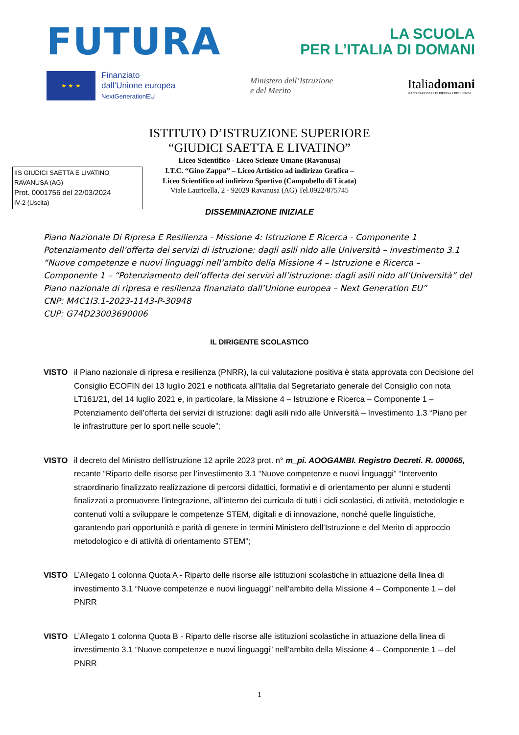FUTURA
LA SCUOLA
PER L’ITALIA DI DOMANI
★ ★ ★
Finanziato
dall’Unione europea
NextGenerationEU
Ministero dell’Istruzione
e del Merito
Italiadomani
PIANO NAZIONALE DI RIPRESA E RESILIENZA
ISTITUTO D’ISTRUZIONE SUPERIORE
“GIUDICI SAETTA E LIVATINO”
Liceo Scientifico - Liceo Scienze Umane (Ravanusa)
I.T.C. “Gino Zappa” – Liceo Artistico ad indirizzo Grafica –
Liceo Scientifico ad indirizzo Sportivo (Campobello di Licata)
Viale Lauricella, 2 - 92029 Ravanusa (AG) Tel.0922/875745
IIS GIUDICI SAETTA E LIVATINO
RAVANUSA (AG)
Prot. 0001756 del 22/03/2024
IV-2 (Uscita)
DISSEMINAZIONE INIZIALE
Piano Nazionale Di Ripresa E Resilienza - Missione 4: Istruzione E Ricerca - Componente 1 Potenziamento dell’offerta dei servizi di istruzione: dagli asili nido alle Università – investimento 3.1 “Nuove competenze e nuovi linguaggi nell’ambito della Missione 4 – Istruzione e Ricerca – Componente 1 – “Potenziamento dell’offerta dei servizi all’istruzione: dagli asili nido all’Università” del Piano nazionale di ripresa e resilienza finanziato dall’Unione europea – Next Generation EU”
CNP: M4C1I3.1-2023-1143-P-30948
CUP: G74D23003690006
IL DIRIGENTE SCOLASTICO
VISTO il Piano nazionale di ripresa e resilienza (PNRR), la cui valutazione positiva è stata approvata con Decisione del Consiglio ECOFIN del 13 luglio 2021 e notificata all’Italia dal Segretariato generale del Consiglio con nota LT161/21, del 14 luglio 2021 e, in particolare, la Missione 4 – Istruzione e Ricerca – Componente 1 – Potenziamento dell’offerta dei servizi di istruzione: dagli asili nido alle Università – Investimento 1.3 “Piano per le infrastrutture per lo sport nelle scuole”;
VISTO il decreto del Ministro dell’istruzione 12 aprile 2023 prot. n° m_pi. AOOGAMBI. Registro Decreti. R. 000065, recante “Riparto delle risorse per l’investimento 3.1 “Nuove competenze e nuovi linguaggi” “Intervento straordinario finalizzato realizzazione di percorsi didattici, formativi e di orientamento per alunni e studenti finalizzati a promuovere l’integrazione, all’interno dei curricula di tutti i cicli scolastici, di attività, metodologie e contenuti volti a sviluppare le competenze STEM, digitali e di innovazione, nonché quelle linguistiche, garantendo pari opportunità e parità di genere in termini Ministero dell’Istruzione e del Merito di approccio metodologico e di attività di orientamento STEM”;
VISTO L’Allegato 1 colonna Quota A - Riparto delle risorse alle istituzioni scolastiche in attuazione della linea di investimento 3.1 “Nuove competenze e nuovi linguaggi” nell’ambito della Missione 4 – Componente 1 – del PNRR
VISTO L’Allegato 1 colonna Quota B - Riparto delle risorse alle istituzioni scolastiche in attuazione della linea di investimento 3.1 “Nuove competenze e nuovi linguaggi” nell’ambito della Missione 4 – Componente 1 – del PNRR
1